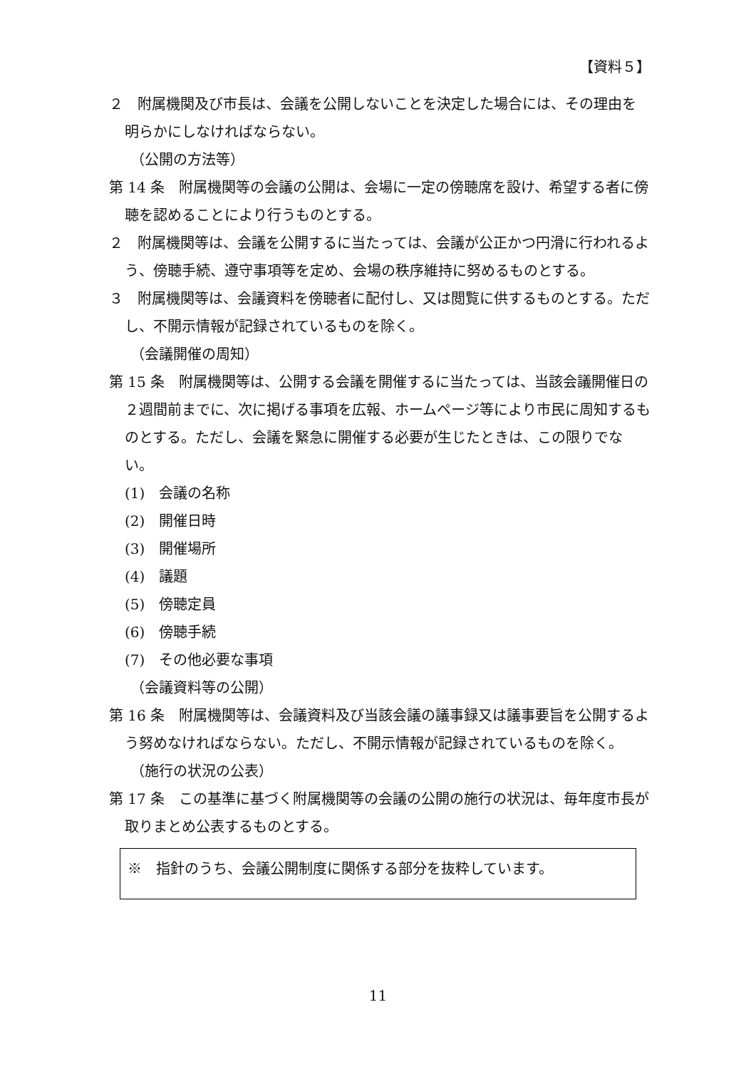【資料５】
２　附属機関及び市長は、会議を公開しないことを決定した場合には、その理由を　明らかにしなければならない。
（公開の方法等）
第 14 条　附属機関等の会議の公開は、会場に一定の傍聴席を設け、希望する者に傍聴を認めることにより行うものとする。
２　附属機関等は、会議を公開するに当たっては、会議が公正かつ円滑に行われるよう、傍聴手続、遵守事項等を定め、会場の秩序維持に努めるものとする。
３　附属機関等は、会議資料を傍聴者に配付し、又は閲覧に供するものとする。ただし、不開示情報が記録されているものを除く。
（会議開催の周知）
第 15 条　附属機関等は、公開する会議を開催するに当たっては、当該会議開催日の２週間前までに、次に掲げる事項を広報、ホームページ等により市民に周知するものとする。ただし、会議を緊急に開催する必要が生じたときは、この限りでない。
(1)　会議の名称
(2)　開催日時
(3)　開催場所
(4)　議題
(5)　傍聴定員
(6)　傍聴手続
(7)　その他必要な事項
（会議資料等の公開）
第 16 条　附属機関等は、会議資料及び当該会議の議事録又は議事要旨を公開するよう努めなければならない。ただし、不開示情報が記録されているものを除く。
（施行の状況の公表）
第 17 条　この基準に基づく附属機関等の会議の公開の施行の状況は、毎年度市長が取りまとめ公表するものとする。
※　指針のうち、会議公開制度に関係する部分を抜粋しています。
11